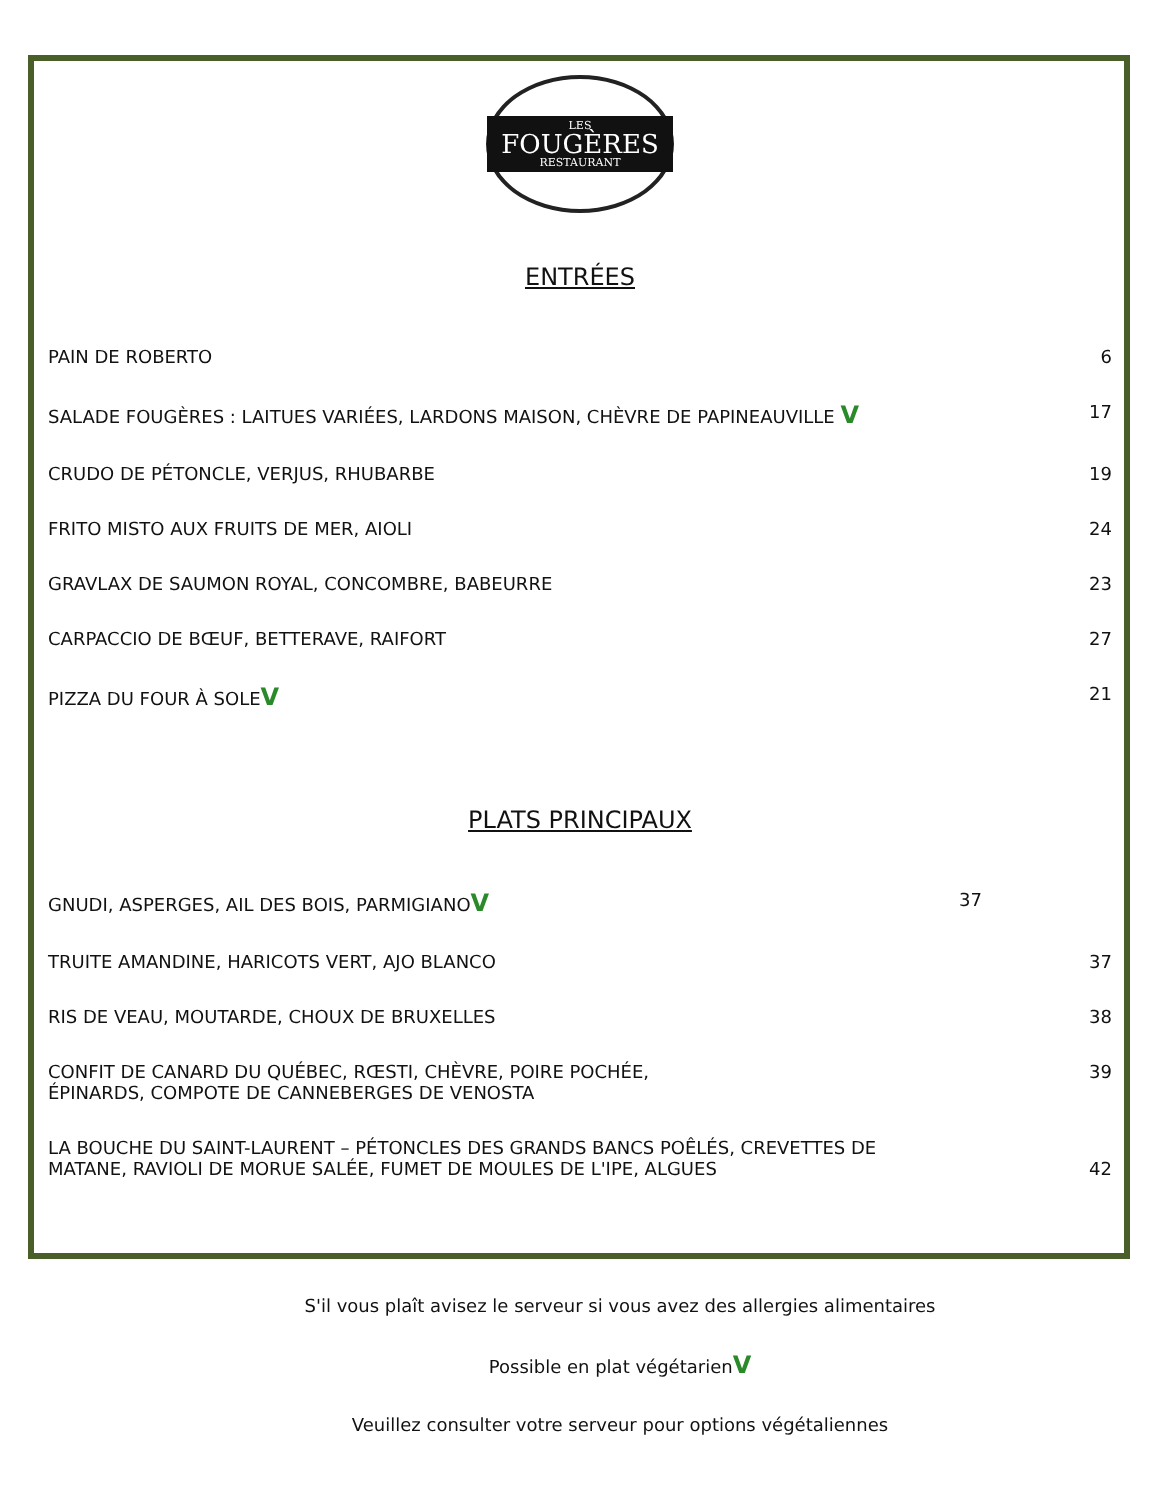LES
FOUGÈRES
RESTAURANT
ENTRÉES
PAIN DE ROBERTO 6
SALADE FOUGÈRES : LAITUES VARIÉES, LARDONS MAISON, CHÈVRE DE PAPINEAUVILLE V 17
CRUDO DE PÉTONCLE, VERJUS, RHUBARBE 19
FRITO MISTO AUX FRUITS DE MER, AIOLI 24
GRAVLAX DE SAUMON ROYAL, CONCOMBRE, BABEURRE 23
CARPACCIO DE BŒUF, BETTERAVE, RAIFORT 27
PIZZA DU FOUR À SOLEV 21
PLATS PRINCIPAUX
GNUDI, ASPERGES, AIL DES BOIS, PARMIGIANOV 37
TRUITE AMANDINE, HARICOTS VERT, AJO BLANCO 37
RIS DE VEAU, MOUTARDE, CHOUX DE BRUXELLES 38
CONFIT DE CANARD DU QUÉBEC, RŒSTI, CHÈVRE, POIRE POCHÉE,
ÉPINARDS, COMPOTE DE CANNEBERGES DE VENOSTA 39
LA BOUCHE DU SAINT-LAURENT – PÉTONCLES DES GRANDS BANCS POÊLÉS, CREVETTES DE
MATANE, RAVIOLI DE MORUE SALÉE, FUMET DE MOULES DE L'IPE, ALGUES 42
S'il vous plaît avisez le serveur si vous avez des allergies alimentaires
Possible en plat végétarienV
Veuillez consulter votre serveur pour options végétaliennes